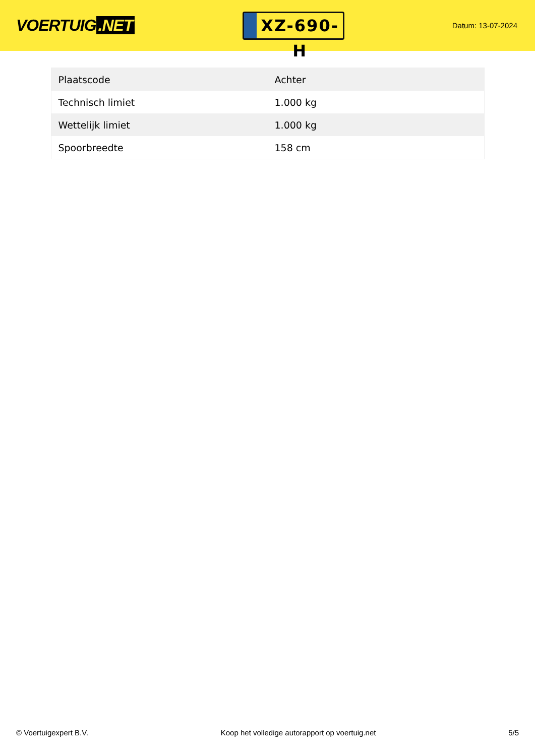VOERTUIG.NET
XZ-690-H
Datum: 13-07-2024
| Plaatscode | Achter |
| Technisch limiet | 1.000 kg |
| Wettelijk limiet | 1.000 kg |
| Spoorbreedte | 158 cm |
© Voertuigexpert B.V. Koop het volledige autorapport op voertuig.net 5/5